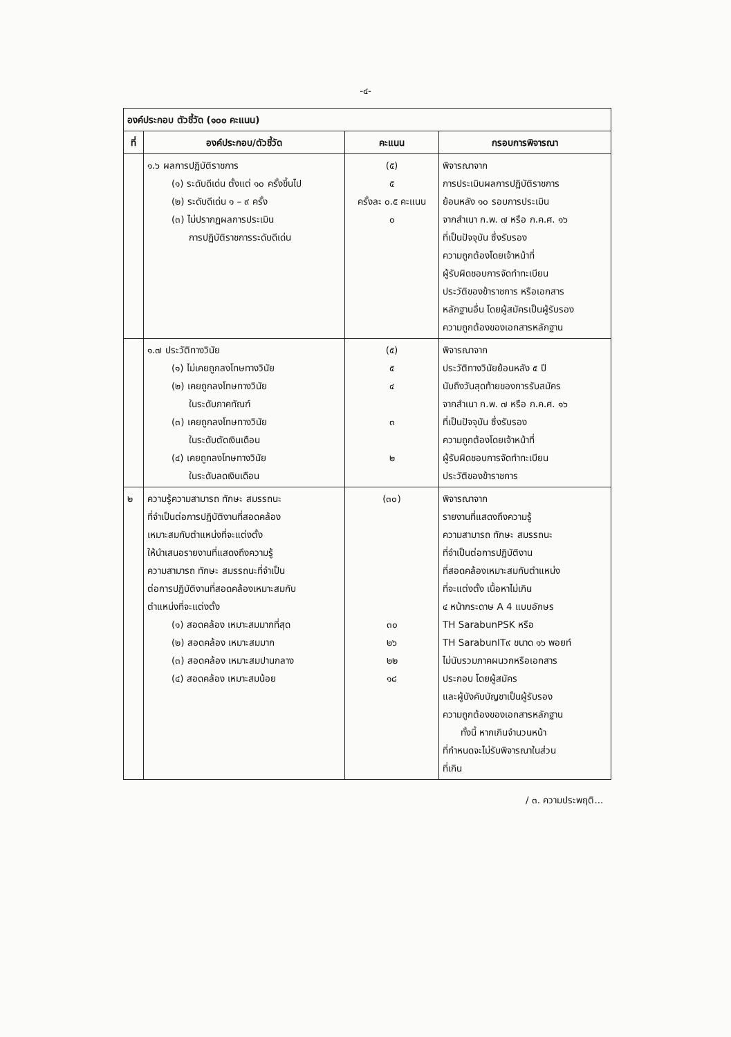-๔-
| องค์ประกอบ ตัวชี้วัด (๑๐๐ คะแนน) | | | |
| ที่ | องค์ประกอบ/ตัวชี้วัด | คะแนน | กรอบการพิจารณา |
| | ๑.๖ ผลการปฏิบัติราชการ (๑) ระดับดีเด่น ตั้งแต่ ๑๐ ครั้งขึ้นไป (๒) ระดับดีเด่น ๑ – ๙ ครั้ง (๓) ไม่ปรากฏผลการประเมิน การปฏิบัติราชการระดับดีเด่น | (๕) ๕ ครั้งละ ๐.๕ คะแนน ๐ | พิจารณาจาก การประเมินผลการปฏิบัติราชการ ย้อนหลัง ๑๐ รอบการประเมิน จากสำเนา ก.พ. ๗ หรือ ก.ค.ศ. ๑๖ ที่เป็นปัจจุบัน ซึ่งรับรอง ความถูกต้องโดยเจ้าหน้าที่ ผู้รับผิดชอบการจัดทำทะเบียน ประวัติของข้าราชการ หรือเอกสาร หลักฐานอื่น โดยผู้สมัครเป็นผู้รับรอง ความถูกต้องของเอกสารหลักฐาน |
| | ๑.๗ ประวัติทางวินัย (๑) ไม่เคยถูกลงโทษทางวินัย (๒) เคยถูกลงโทษทางวินัย ในระดับภาคทัณฑ์ (๓) เคยถูกลงโทษทางวินัย ในระดับตัดเงินเดือน (๔) เคยถูกลงโทษทางวินัย ในระดับลดเงินเดือน | (๕) ๕ ๔ ๓ ๒ | พิจารณาจาก ประวัติทางวินัยย้อนหลัง ๕ ปี นับถึงวันสุดท้ายของการรับสมัคร จากสำเนา ก.พ. ๗ หรือ ก.ค.ศ. ๑๖ ที่เป็นปัจจุบัน ซึ่งรับรอง ความถูกต้องโดยเจ้าหน้าที่ ผู้รับผิดชอบการจัดทำทะเบียน ประวัติของข้าราชการ |
| ๒ | ความรู้ความสามารถ ทักษะ สมรรถนะ ที่จำเป็นต่อการปฏิบัติงานที่สอดคล้อง เหมาะสมกับตำแหน่งที่จะแต่งตั้ง ให้นำเสนอรายงานที่แสดงถึงความรู้ ความสามารถ ทักษะ สมรรถนะที่จำเป็น ต่อการปฏิบัติงานที่สอดคล้องเหมาะสมกับ ตำแหน่งที่จะแต่งตั้ง (๑) สอดคล้อง เหมาะสมมากที่สุด (๒) สอดคล้อง เหมาะสมมาก (๓) สอดคล้อง เหมาะสมปานกลาง (๔) สอดคล้อง เหมาะสมน้อย | (๓๐) ๓๐ ๒๖ ๒๒ ๑๘ | พิจารณาจาก รายงานที่แสดงถึงความรู้ ความสามารถ ทักษะ สมรรถนะ ที่จำเป็นต่อการปฏิบัติงาน ที่สอดคล้องเหมาะสมกับตำแหน่ง ที่จะแต่งตั้ง เนื้อหาไม่เกิน ๔ หน้ากระดาษ A 4 แบบอักษร TH SarabunPSK หรือ TH SarabunIT๙ ขนาด ๑๖ พอยท์ ไม่นับรวมภาคผนวกหรือเอกสาร ประกอบ โดยผู้สมัคร และผู้บังคับบัญชาเป็นผู้รับรอง ความถูกต้องของเอกสารหลักฐาน ทั้งนี้ หากเกินจำนวนหน้า ที่กำหนดจะไม่รับพิจารณาในส่วน ที่เกิน |
/ ๓. ความประพฤติ...